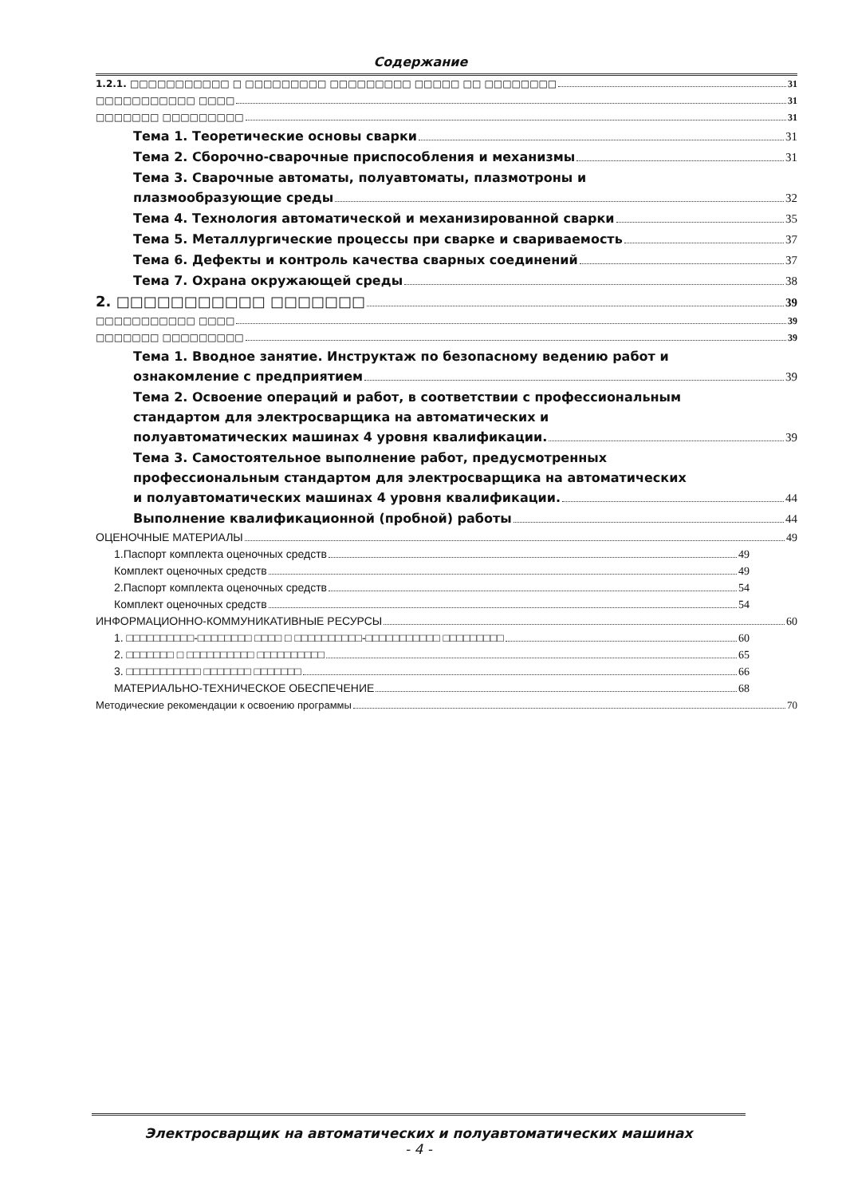Содержание
1.2.1. □□□□□□□□□□□ □ □□□□□□□□□ □□□□□□□□□ □□□□□ □□ □□□□□□□□ 31
□□□□□□□□□□□ □□□□ 31
□□□□□□□ □□□□□□□□□ 31
Тема 1. Теоретические основы сварки 31
Тема 2. Сборочно-сварочные приспособления и механизмы 31
Тема 3. Сварочные автоматы, полуавтоматы, плазмотроны и
плазмообразующие среды 32
Тема 4. Технология автоматической и механизированной сварки 35
Тема 5. Металлургические процессы при сварке и свариваемость 37
Тема 6. Дефекты и контроль качества сварных соединений 37
Тема 7. Охрана окружающей среды 38
2. □□□□□□□□□□□ □□□□□□□ 39
□□□□□□□□□□□ □□□□ 39
□□□□□□□ □□□□□□□□□ 39
Тема 1. Вводное занятие. Инструктаж по безопасному ведению работ и
ознакомление с предприятием 39
Тема 2. Освоение операций и работ, в соответствии с профессиональным
стандартом для электросварщика на автоматических и
полуавтоматических машинах 4 уровня квалификации. 39
Тема 3. Самостоятельное выполнение работ, предусмотренных
профессиональным стандартом для электросварщика на автоматических
и полуавтоматических машинах 4 уровня квалификации. 44
Выполнение квалификационной (пробной) работы 44
ОЦЕНОЧНЫЕ МАТЕРИАЛЫ 49
1.Паспорт комплекта оценочных средств 49
Комплект оценочных средств 49
2.Паспорт комплекта оценочных средств 54
Комплект оценочных средств 54
ИНФОРМАЦИОННО-КОММУНИКАТИВНЫЕ РЕСУРСЫ 60
1. □□□□□□□□□□-□□□□□□□□ □□□□ □ □□□□□□□□□□-□□□□□□□□□□□ □□□□□□□□□ 60
2. □□□□□□□ □ □□□□□□□□□□ □□□□□□□□□□ 65
3. □□□□□□□□□□□ □□□□□□□ □□□□□□□ 66
МАТЕРИАЛЬНО-ТЕХНИЧЕСКОЕ ОБЕСПЕЧЕНИЕ 68
Методические рекомендации к освоению программы 70
Электросварщик на автоматических и полуавтоматических машинах
- 4 -